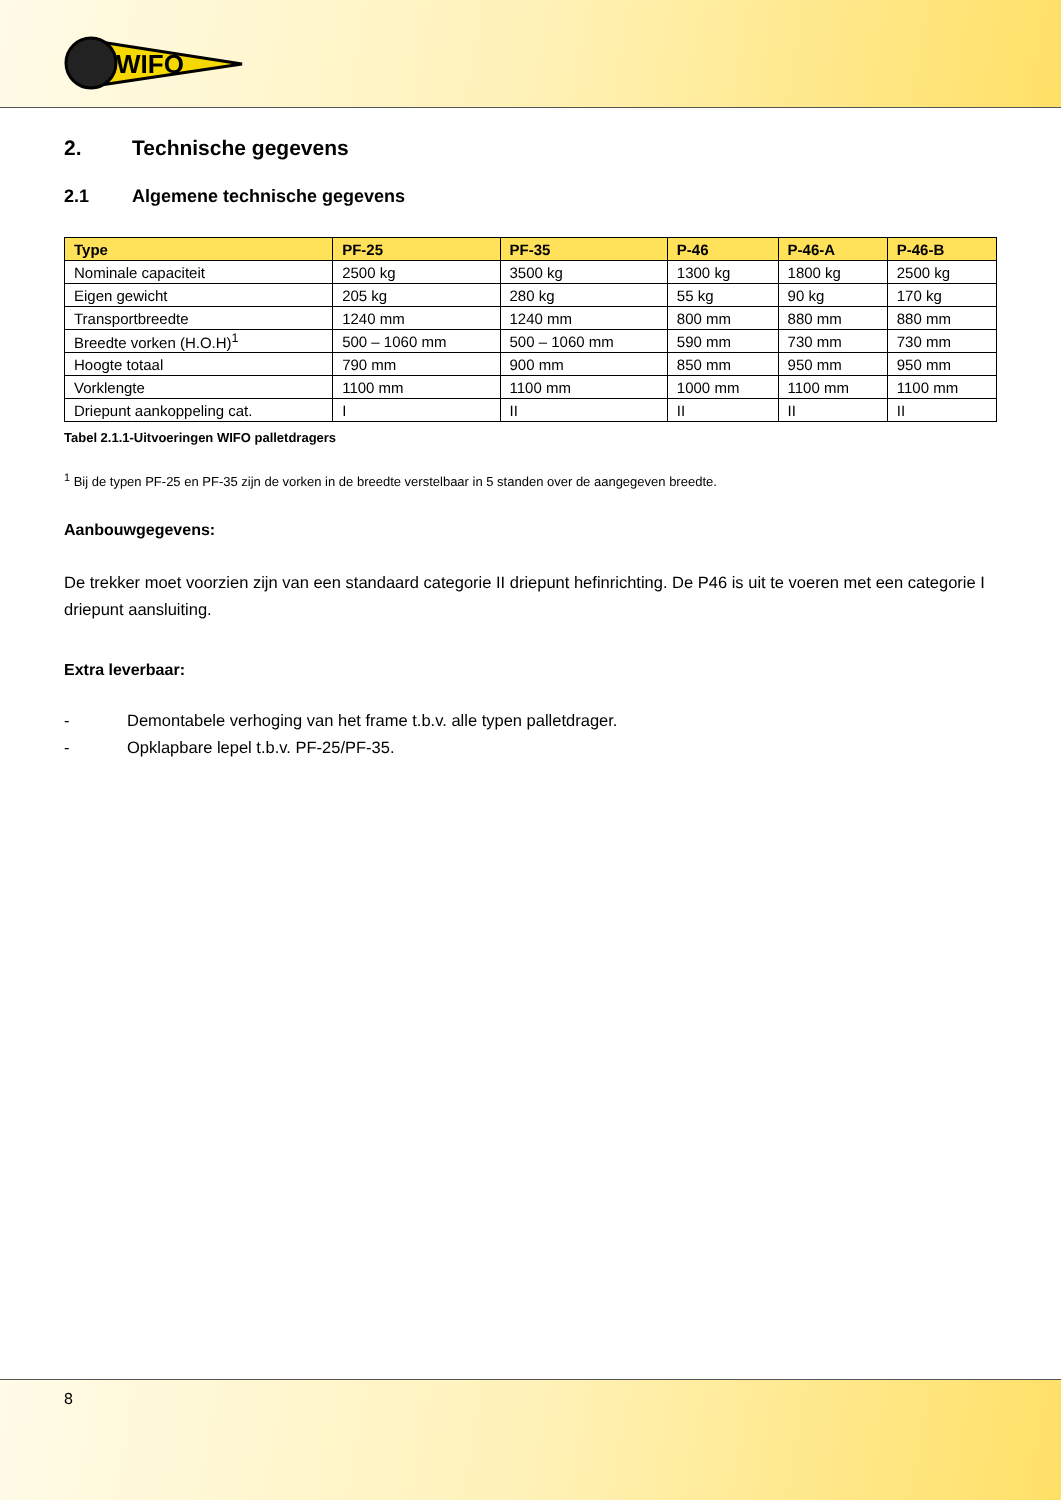WIFO
2. Technische gegevens
2.1 Algemene technische gegevens
| Type | PF-25 | PF-35 | P-46 | P-46-A | P-46-B |
| --- | --- | --- | --- | --- | --- |
| Nominale capaciteit | 2500 kg | 3500 kg | 1300 kg | 1800 kg | 2500 kg |
| Eigen gewicht | 205 kg | 280 kg | 55 kg | 90 kg | 170 kg |
| Transportbreedte | 1240 mm | 1240 mm | 800 mm | 880 mm | 880 mm |
| Breedte vorken (H.O.H)<sup>1</sup> | 500 – 1060 mm | 500 – 1060 mm | 590 mm | 730 mm | 730 mm |
| Hoogte totaal | 790 mm | 900 mm | 850 mm | 950 mm | 950 mm |
| Vorklengte | 1100 mm | 1100 mm | 1000 mm | 1100 mm | 1100 mm |
| Driepunt aankoppeling cat. | I | II | II | II | II |
Tabel 2.1.1-Uitvoeringen WIFO palletdragers
<sup>1</sup> Bij de typen PF-25 en PF-35 zijn de vorken in de breedte verstelbaar in 5 standen over de aangegeven breedte.
Aanbouwgegevens:
De trekker moet voorzien zijn van een standaard categorie II driepunt hefinrichting. De P46 is uit te voeren met een categorie I driepunt aansluiting.
Extra leverbaar:
- Demontabele verhoging van het frame t.b.v. alle typen palletdrager.
- Opklapbare lepel t.b.v. PF-25/PF-35.
8